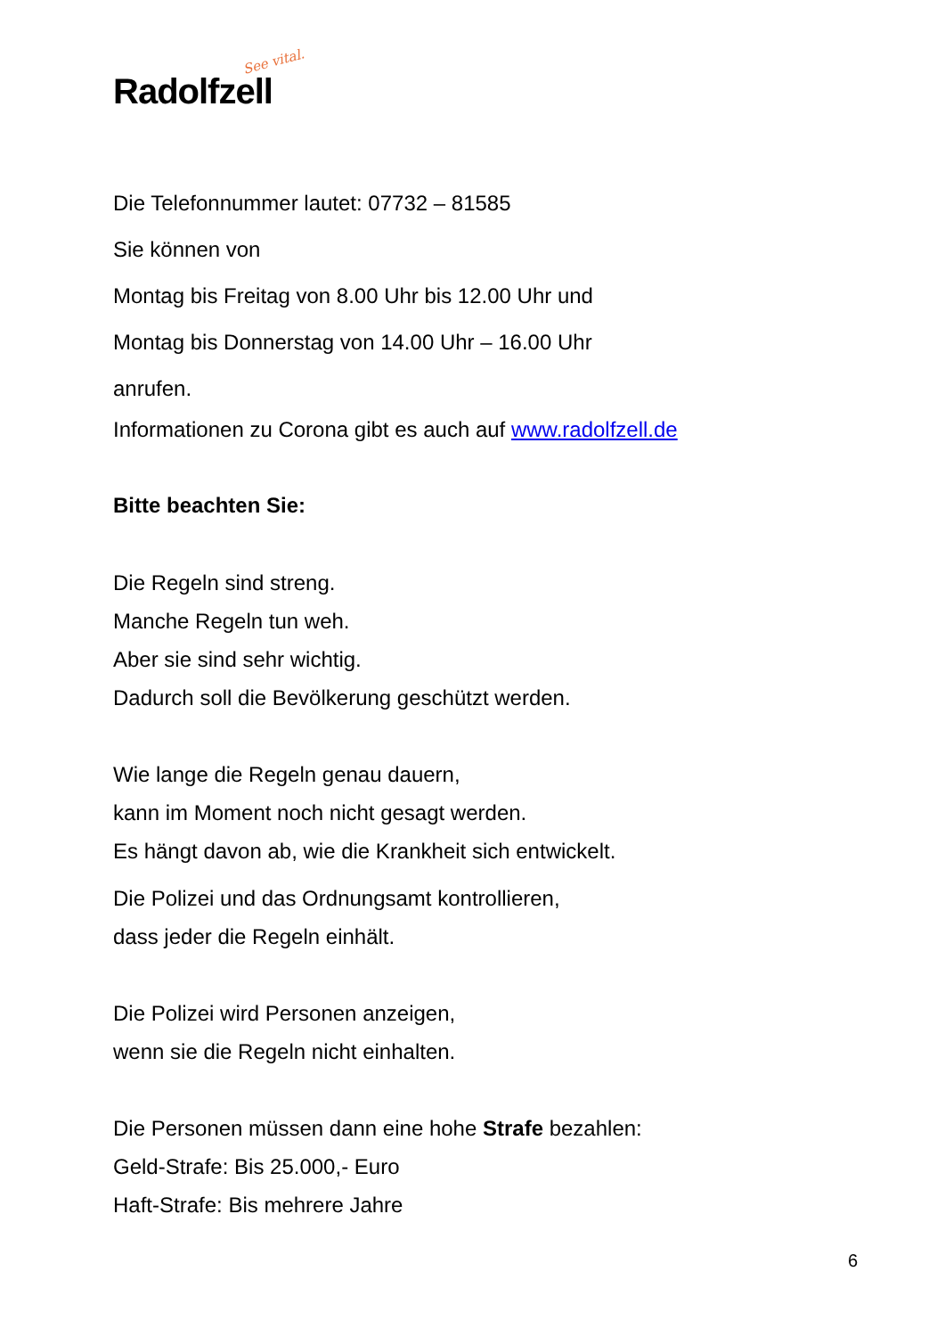See vital.
Radolfzell
Die Telefonnummer lautet: 07732 – 81585
Sie können von
Montag bis Freitag von 8.00 Uhr bis 12.00 Uhr und
Montag bis Donnerstag von 14.00 Uhr – 16.00 Uhr
anrufen.
Informationen zu Corona gibt es auch auf www.radolfzell.de
Bitte beachten Sie:
Die Regeln sind streng.
Manche Regeln tun weh.
Aber sie sind sehr wichtig.
Dadurch soll die Bevölkerung geschützt werden.
Wie lange die Regeln genau dauern,
kann im Moment noch nicht gesagt werden.
Es hängt davon ab, wie die Krankheit sich entwickelt.
Die Polizei und das Ordnungsamt kontrollieren,
dass jeder die Regeln einhält.
Die Polizei wird Personen anzeigen,
wenn sie die Regeln nicht einhalten.
Die Personen müssen dann eine hohe Strafe bezahlen:
Geld-Strafe: Bis 25.000,- Euro
Haft-Strafe: Bis mehrere Jahre
6